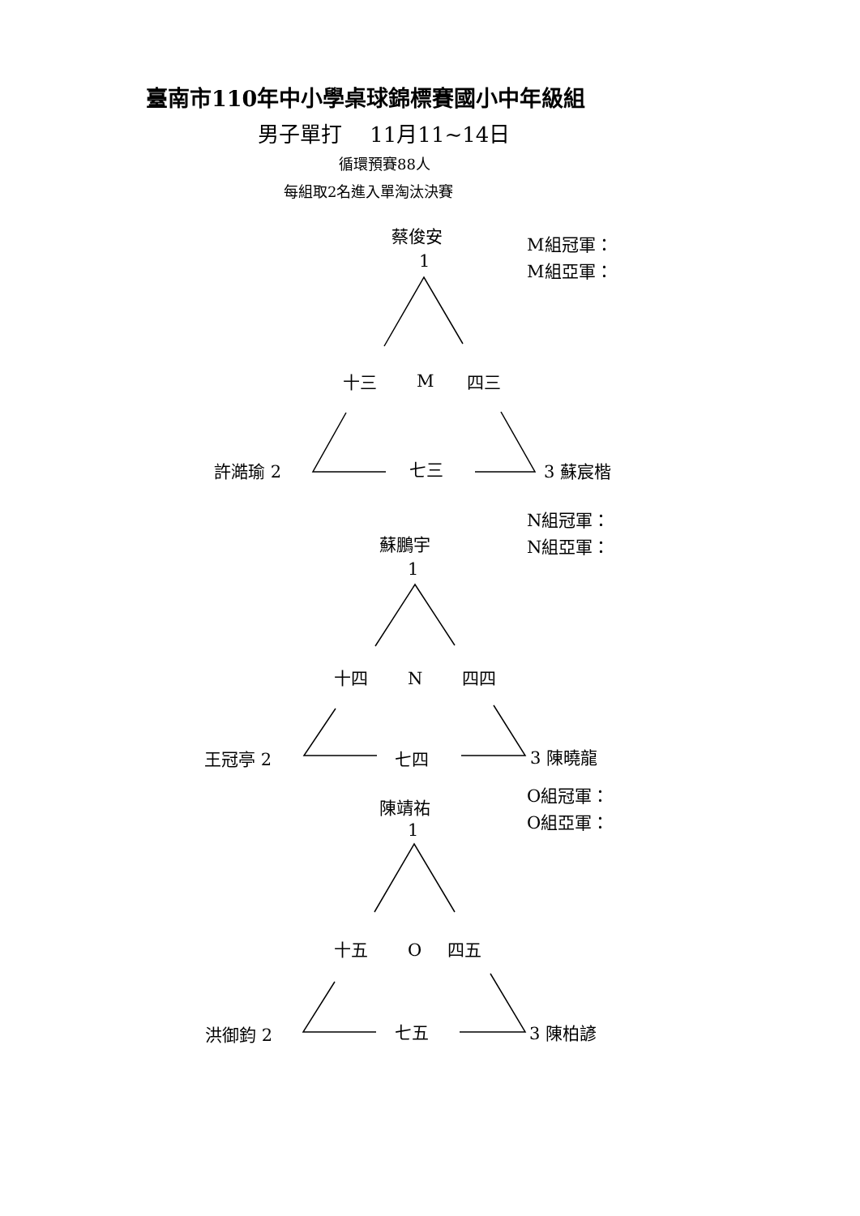臺南市110年中小學桌球錦標賽國小中年級組
男子單打　 11月11~14日
循環預賽88人
每組取2名進入單淘汰決賽
蔡俊安 M組冠軍：
1 M組亞軍：
十三 M 四三
許澔瑜 2 七三 3 蘇宸楷
N組冠軍：
蘇鵬宇 N組亞軍：
1
十四 N 四四
王冠亭 2 七四 3 陳曉龍
O組冠軍：
陳靖祐
O組亞軍：
1
十五 O 四五
洪御鈞 2 七五 3 陳柏諺